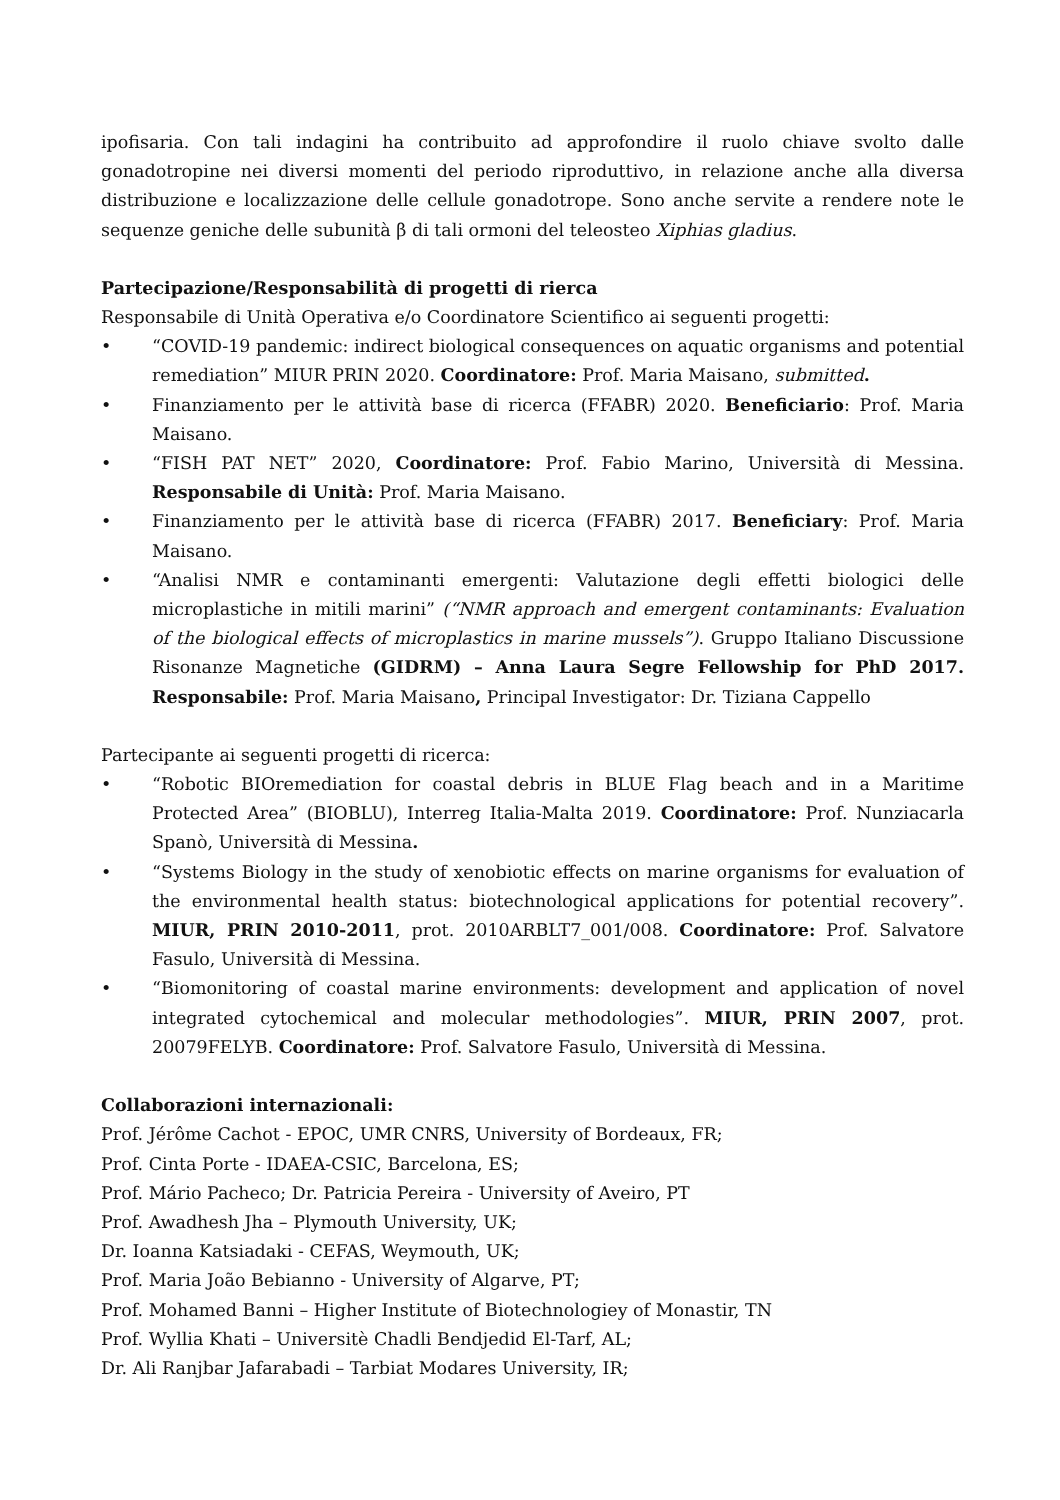ipofisaria. Con tali indagini ha contribuito ad approfondire il ruolo chiave svolto dalle gonadotropine nei diversi momenti del periodo riproduttivo, in relazione anche alla diversa distribuzione e localizzazione delle cellule gonadotrope. Sono anche servite a rendere note le sequenze geniche delle subunità β di tali ormoni del teleosteo Xiphias gladius.
Partecipazione/Responsabilità di progetti di rierca
Responsabile di Unità Operativa e/o Coordinatore Scientifico ai seguenti progetti:
• “COVID-19 pandemic: indirect biological consequences on aquatic organisms and potential remediation” MIUR PRIN 2020. Coordinatore: Prof. Maria Maisano, submitted.
• Finanziamento per le attività base di ricerca (FFABR) 2020. Beneficiario: Prof. Maria Maisano.
• “FISH PAT NET” 2020, Coordinatore: Prof. Fabio Marino, Università di Messina. Responsabile di Unità: Prof. Maria Maisano.
• Finanziamento per le attività base di ricerca (FFABR) 2017. Beneficiary: Prof. Maria Maisano.
• “Analisi NMR e contaminanti emergenti: Valutazione degli effetti biologici delle microplastiche in mitili marini” (“NMR approach and emergent contaminants: Evaluation of the biological effects of microplastics in marine mussels”). Gruppo Italiano Discussione Risonanze Magnetiche (GIDRM) – Anna Laura Segre Fellowship for PhD 2017. Responsabile: Prof. Maria Maisano, Principal Investigator: Dr. Tiziana Cappello
Partecipante ai seguenti progetti di ricerca:
• “Robotic BIOremediation for coastal debris in BLUE Flag beach and in a Maritime Protected Area” (BIOBLU), Interreg Italia-Malta 2019. Coordinatore: Prof. Nunziacarla Spanò, Università di Messina.
• “Systems Biology in the study of xenobiotic effects on marine organisms for evaluation of the environmental health status: biotechnological applications for potential recovery”. MIUR, PRIN 2010-2011, prot. 2010ARBLT7_001/008. Coordinatore: Prof. Salvatore Fasulo, Università di Messina.
• “Biomonitoring of coastal marine environments: development and application of novel integrated cytochemical and molecular methodologies”. MIUR, PRIN 2007, prot. 20079FELYB. Coordinatore: Prof. Salvatore Fasulo, Università di Messina.
Collaborazioni internazionali:
Prof. Jérôme Cachot - EPOC, UMR CNRS, University of Bordeaux, FR;
Prof. Cinta Porte - IDAEA-CSIC, Barcelona, ES;
Prof. Mário Pacheco; Dr. Patricia Pereira - University of Aveiro, PT
Prof. Awadhesh Jha – Plymouth University, UK;
Dr. Ioanna Katsiadaki - CEFAS, Weymouth, UK;
Prof. Maria João Bebianno - University of Algarve, PT;
Prof. Mohamed Banni – Higher Institute of Biotechnologiey of Monastir, TN
Prof. Wyllia Khati – Universitè Chadli Bendjedid El-Tarf, AL;
Dr. Ali Ranjbar Jafarabadi – Tarbiat Modares University, IR;